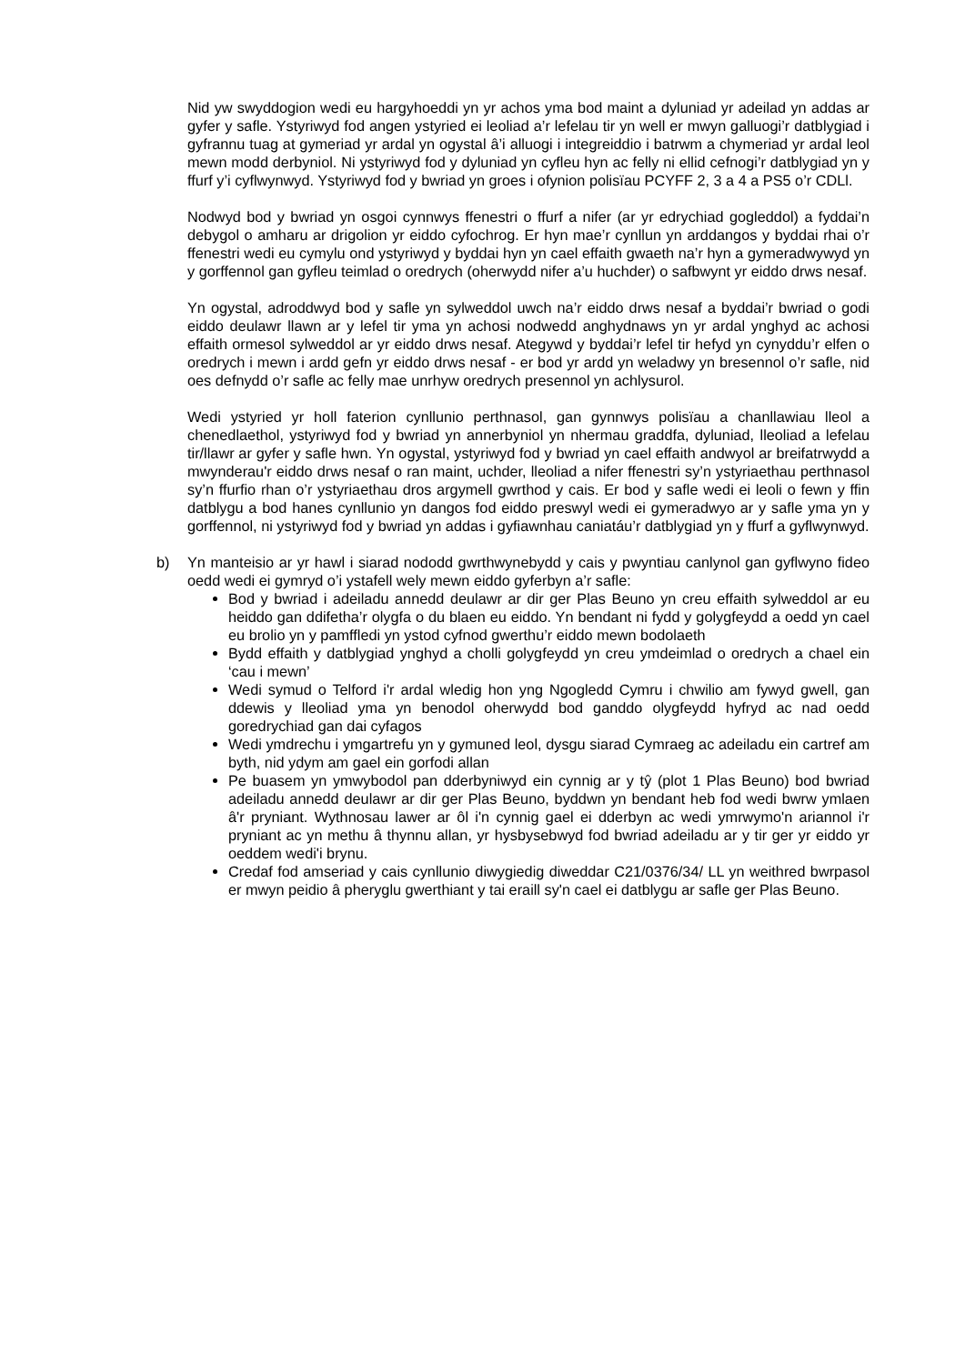Nid yw swyddogion wedi eu hargyhoeddi yn yr achos yma bod maint a dyluniad yr adeilad yn addas ar gyfer y safle. Ystyriwyd fod angen ystyried ei leoliad a’r lefelau tir yn well er mwyn galluogi’r datblygiad i gyfrannu tuag at gymeriad yr ardal yn ogystal â’i alluogi i integreiddio i batrwm a chymeriad yr ardal leol mewn modd derbyniol. Ni ystyriwyd fod y dyluniad yn cyfleu hyn ac felly ni ellid cefnogi’r datblygiad yn y ffurf y’i cyflwynwyd. Ystyriwyd fod y bwriad yn groes i ofynion polisïau PCYFF 2, 3 a 4 a PS5 o’r CDLl.
Nodwyd bod y bwriad yn osgoi cynnwys ffenestri o ffurf a nifer (ar yr edrychiad gogleddol) a fyddai’n debygol o amharu ar drigolion yr eiddo cyfochrog. Er hyn mae’r cynllun yn arddangos y byddai rhai o’r ffenestri wedi eu cymylu ond ystyriwyd y byddai hyn yn cael effaith gwaeth na’r hyn a gymeradwywyd yn y gorffennol gan gyfleu teimlad o oredrych (oherwydd nifer a’u huchder) o safbwynt yr eiddo drws nesaf.
Yn ogystal, adroddwyd bod y safle yn sylweddol uwch na’r eiddo drws nesaf a byddai’r bwriad o godi eiddo deulawr llawn ar y lefel tir yma yn achosi nodwedd anghydnaws yn yr ardal ynghyd ac achosi effaith ormesol sylweddol ar yr eiddo drws nesaf. Ategywd y byddai’r lefel tir hefyd yn cynyddu’r elfen o oredrych i mewn i ardd gefn yr eiddo drws nesaf - er bod yr ardd yn weladwy yn bresennol o’r safle, nid oes defnydd o’r safle ac felly mae unrhyw oredrych presennol yn achlysurol.
Wedi ystyried yr holl faterion cynllunio perthnasol, gan gynnwys polisïau a chanllawiau lleol a chenedlaethol, ystyriwyd fod y bwriad yn annerbyniol yn nhermau graddfa, dyluniad, lleoliad a lefelau tir/llawr ar gyfer y safle hwn. Yn ogystal, ystyriwyd fod y bwriad yn cael effaith andwyol ar breifatrwydd a mwynderau'r eiddo drws nesaf o ran maint, uchder, lleoliad a nifer ffenestri sy’n ystyriaethau perthnasol sy’n ffurfio rhan o’r ystyriaethau dros argymell gwrthod y cais. Er bod y safle wedi ei leoli o fewn y ffin datblygu a bod hanes cynllunio yn dangos fod eiddo preswyl wedi ei gymeradwyo ar y safle yma yn y gorffennol, ni ystyriwyd fod y bwriad yn addas i gyfiawnhau caniatáu’r datblygiad yn y ffurf a gyflwynwyd.
b) Yn manteisio ar yr hawl i siarad nododd gwrthwynebydd y cais y pwyntiau canlynol gan gyflwyno fideo oedd wedi ei gymryd o’i ystafell wely mewn eiddo gyferbyn a’r safle:
Bod y bwriad i adeiladu annedd deulawr ar dir ger Plas Beuno yn creu effaith sylweddol ar eu heiddo gan ddifetha’r olygfa o du blaen eu eiddo. Yn bendant ni fydd y golygfeydd a oedd yn cael eu brolio yn y pamffledi yn ystod cyfnod gwerthu’r eiddo mewn bodolaeth
Bydd effaith y datblygiad ynghyd a cholli golygfeydd yn creu ymdeimlad o oredrych a chael ein ‘cau i mewn’
Wedi symud o Telford i'r ardal wledig hon yng Ngogledd Cymru i chwilio am fywyd gwell, gan ddewis y lleoliad yma yn benodol oherwydd bod ganddo olygfeydd hyfryd ac nad oedd goredrychiad gan dai cyfagos
Wedi ymdrechu i ymgartrefu yn y gymuned leol, dysgu siarad Cymraeg ac adeiladu ein cartref am byth, nid ydym am gael ein gorfodi allan
Pe buasem yn ymwybodol pan dderbyniwyd ein cynnig ar y tŷ (plot 1 Plas Beuno) bod bwriad adeiladu annedd deulawr ar dir ger Plas Beuno, byddwn yn bendant heb fod wedi bwrw ymlaen â'r pryniant. Wythnosau lawer ar ôl i'n cynnig gael ei dderbyn ac wedi ymrwymo'n ariannol i'r pryniant ac yn methu â thynnu allan, yr hysbysebwyd fod bwriad adeiladu ar y tir ger yr eiddo yr oeddem wedi'i brynu.
Credaf fod amseriad y cais cynllunio diwygiedig diweddar C21/0376/34/ LL yn weithred bwrpasol er mwyn peidio â pheryglu gwerthiant y tai eraill sy'n cael ei datblygu ar safle ger Plas Beuno.